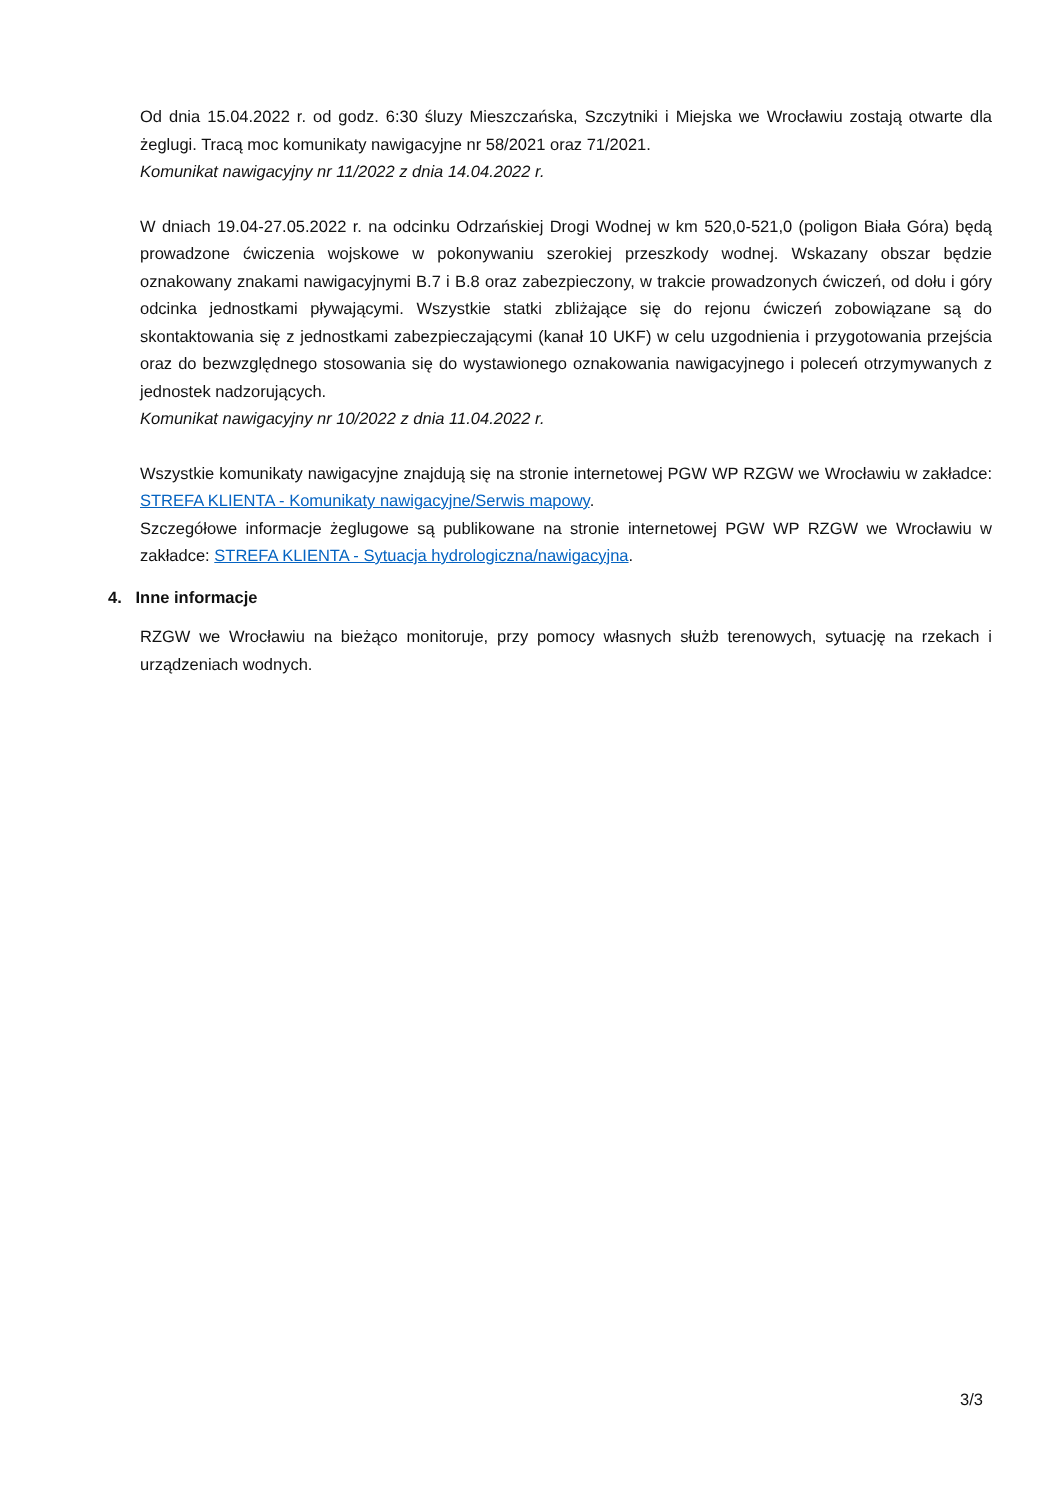Od dnia 15.04.2022 r. od godz. 6:30 śluzy Mieszczańska, Szczytniki i Miejska we Wrocławiu zostają otwarte dla żeglugi. Tracą moc komunikaty nawigacyjne nr 58/2021 oraz 71/2021.
Komunikat nawigacyjny nr 11/2022 z dnia 14.04.2022 r.
W dniach 19.04-27.05.2022 r. na odcinku Odrzańskiej Drogi Wodnej w km 520,0-521,0 (poligon Biała Góra) będą prowadzone ćwiczenia wojskowe w pokonywaniu szerokiej przeszkody wodnej. Wskazany obszar będzie oznakowany znakami nawigacyjnymi B.7 i B.8 oraz zabezpieczony, w trakcie prowadzonych ćwiczeń, od dołu i góry odcinka jednostkami pływającymi. Wszystkie statki zbliżające się do rejonu ćwiczeń zobowiązane są do skontaktowania się z jednostkami zabezpieczającymi (kanał 10 UKF) w celu uzgodnienia i przygotowania przejścia oraz do bezwzględnego stosowania się do wystawionego oznakowania nawigacyjnego i poleceń otrzymywanych z jednostek nadzorujących.
Komunikat nawigacyjny nr 10/2022 z dnia 11.04.2022 r.
Wszystkie komunikaty nawigacyjne znajdują się na stronie internetowej PGW WP RZGW we Wrocławiu w zakładce: STREFA KLIENTA - Komunikaty nawigacyjne/Serwis mapowy.
Szczegółowe informacje żeglugowe są publikowane na stronie internetowej PGW WP RZGW we Wrocławiu w zakładce: STREFA KLIENTA - Sytuacja hydrologiczna/nawigacyjna.
4. Inne informacje
RZGW we Wrocławiu na bieżąco monitoruje, przy pomocy własnych służb terenowych, sytuację na rzekach i urządzeniach wodnych.
3/3